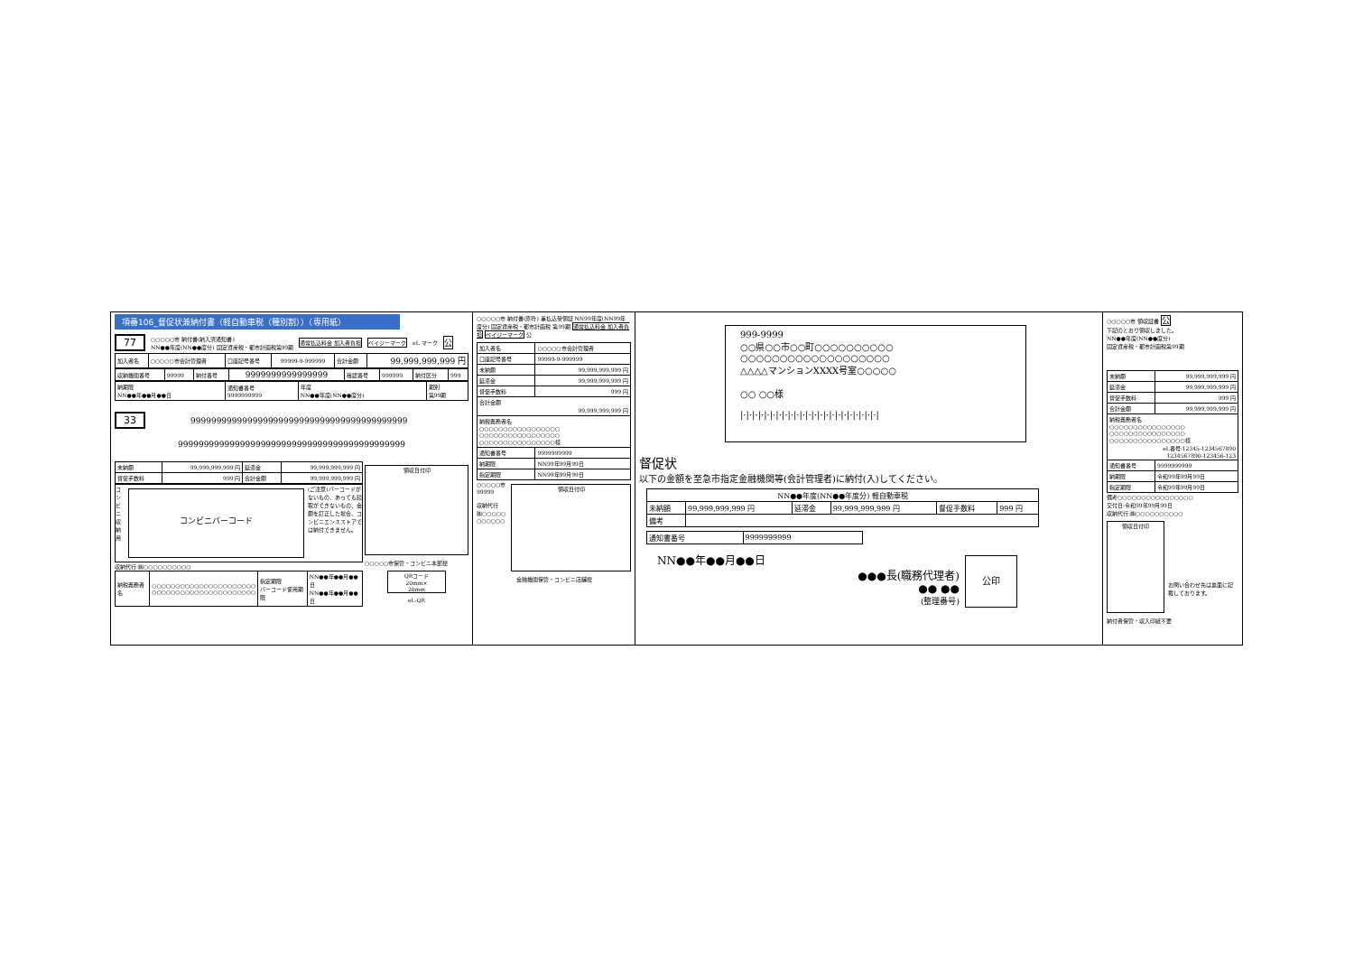項番106_督促状兼納付書（軽自動車税（種別割））（専用紙）
77 ○○○○○市 納付書(納入済通知書)
NN●●年度(NN●●度分) 固定資産税・都市計画税第99期 通常払込料金 加入者負担 ペイジーマーク eL マーク 公
| 加入者名 | ○○○○○市会計管理者 | 口座記号番号 | 99999-9-999999 | 合計金額 | 99,999,999,999 円 |
| 収納機関番号 | 99999 | 納付番号 | 9999999999999999 | 確認番号 | 999999 | 納付区分 | 999 |
| 納期限 NN●●年●●月●●日 | 通知書番号 9999999999 | 年度 NN●●年度(NN●●度分) | 期別 第99期 |
33 999999999999999999999999999999999999999999
99999999999999999999999999999999999999999999
| 未納額 | 99,999,999,999 円 | 延滞金 | 99,999,999,999 円 |
| 督促手数料 | 999 円 | 合計金額 | 99,999,999,999 円 |
コンビニ収納用
コンビニバーコード
(ご注意)バーコードがないもの、あっても読取ができないもの、金額を訂正した場合、コンビニエンスストアでは納付できません。
収納代行:㈱○○○○○○○○○○
| 納税義務者名 | ○○○○○○○○○○○○○○○○○○○○○○ ○○○○○○○○○○○○○○○○○○○○○○ | 指定期限 バーコード使用期限 | NN●●年●●月●●日 NN●●年●●月●●日 |
領収日付印
○○○○○市保管・コンビニ本部控
QRコード
20mm×
20mm
eL-QR
○○○○○市 納付書(原符) 兼払込受領証 NN99年度(NN99年度分) 固定資産税・都市計画税 第99期 通常払込料金 加入者負担 ペイジーマーク 公
| 加入者名 | ○○○○○市会計管理者 |
| 口座記号番号 | 99999-9-999999 |
| 未納額 | 99,999,999,999 円 |
| 延滞金 | 99,999,999,999 円 |
| 督促手数料 | 999 円 |
| 合計金額 99,999,999,999 円 | |
| 納税義務者名 ○○○○○○○○○○○○○○○○○ ○○○○○○○○○○○○○○○○○ ○○○○○○○○○○○○○○○○様 | |
| 通知書番号 | 9999999999 |
| 納期限 | NN99年99月99日 |
| 指定期限 | NN99年99月99日 |
○○○○○市
99999
収納代行
㈱○○○○○
○○○○○○
領収日付印
金融機関保管・コンビニ店舗控
999-9999
○○県○○市○○町○○○○○○○○○○
○○○○○○○○○○○○○○○○○○○
△△△△マンションXXXX号室○○○○○
○○ ○○様
|·|·|·|·|·|·|·|·|·|·|·|·|·|·|·|·|·|·|·|·|·|·|·|
督促状
以下の金額を至急市指定金融機関等(会計管理者)に納付(入)してください。
| NN●●年度(NN●●年度分) 軽自動車税 | | | | | |
| 未納額 | 99,999,999,999 円 | 延滞金 | 99,999,999,999 円 | 督促手数料 | 999 円 |
| 備考 | | | | | |
| 通知書番号 | 9999999999 |
NN●●年●●月●●日
●●●長(職務代理者)
●● ●●
(整理番号)
公印
○○○○○市 領収証書 公
下記のとおり領収しました。
NN●●年度(NN●●度分)
固定資産税・都市計画税第99期
| 未納額 | 99,999,999,999 円 |
| 延滞金 | 99,999,999,999 円 |
| 督促手数料 | 999 円 |
| 合計金額 | 99,999,999,999 円 |
| 納税義務者名 ○○○○○○○○○○○○○○○○ ○○○○○○○○○○○○○○○○ ○○○○○○○○○○○○○○○○様 eL番号:12345-1234567890 1234567890-123456-123 | |
| 通知書番号 | 9999999999 |
| 納期限 | 令和99年99月99日 |
| 指定期限 | 令和99年99月99日 |
備考○○○○○○○○○○○○○○○○
交付日:令和99年99月99日
収納代行:㈱○○○○○○○○○○
領収日付印
お問い合わせ先は裏面に記載しております。
納付者保管・収入印紙不要